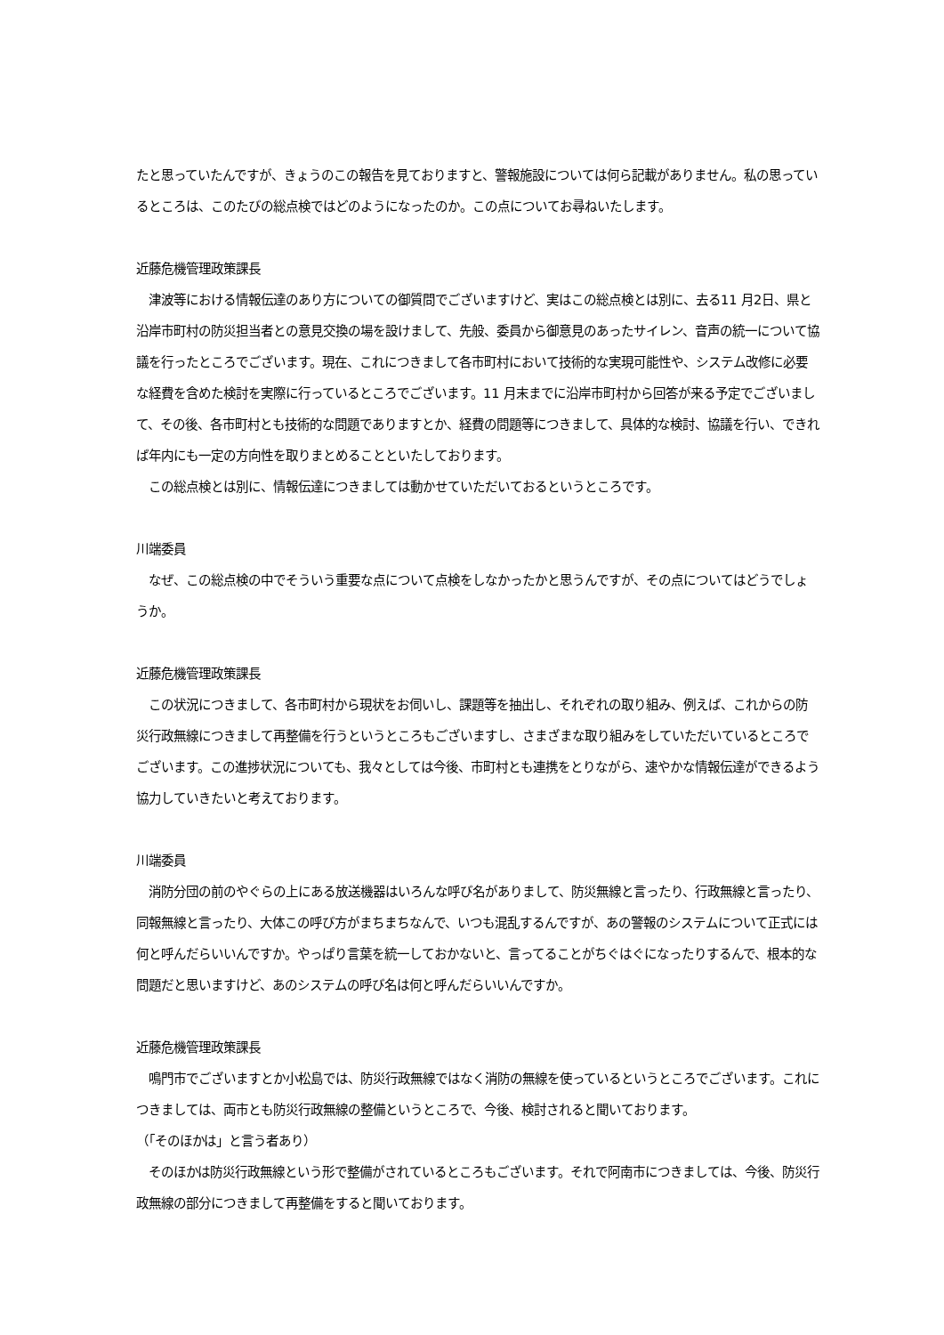たと思っていたんですが、きょうのこの報告を見ておりますと、警報施設については何ら記載がありません。私の思っているところは、このたびの総点検ではどのようになったのか。この点についてお尋ねいたします。
近藤危機管理政策課長
　津波等における情報伝達のあり方についての御質問でございますけど、実はこの総点検とは別に、去る11 月2日、県と沿岸市町村の防災担当者との意見交換の場を設けまして、先般、委員から御意見のあったサイレン、音声の統一について協議を行ったところでございます。現在、これにつきまして各市町村において技術的な実現可能性や、システム改修に必要な経費を含めた検討を実際に行っているところでございます。11 月末までに沿岸市町村から回答が来る予定でございまして、その後、各市町村とも技術的な問題でありますとか、経費の問題等につきまして、具体的な検討、協議を行い、できれば年内にも一定の方向性を取りまとめることといたしております。
　この総点検とは別に、情報伝達につきましては動かせていただいておるというところです。
川端委員
　なぜ、この総点検の中でそういう重要な点について点検をしなかったかと思うんですが、その点についてはどうでしょうか。
近藤危機管理政策課長
　この状況につきまして、各市町村から現状をお伺いし、課題等を抽出し、それぞれの取り組み、例えば、これからの防災行政無線につきまして再整備を行うというところもございますし、さまざまな取り組みをしていただいているところでございます。この進捗状況についても、我々としては今後、市町村とも連携をとりながら、速やかな情報伝達ができるよう協力していきたいと考えております。
川端委員
　消防分団の前のやぐらの上にある放送機器はいろんな呼び名がありまして、防災無線と言ったり、行政無線と言ったり、同報無線と言ったり、大体この呼び方がまちまちなんで、いつも混乱するんですが、あの警報のシステムについて正式には何と呼んだらいいんですか。やっぱり言葉を統一しておかないと、言ってることがちぐはぐになったりするんで、根本的な問題だと思いますけど、あのシステムの呼び名は何と呼んだらいいんですか。
近藤危機管理政策課長
　鳴門市でございますとか小松島では、防災行政無線ではなく消防の無線を使っているというところでございます。これにつきましては、両市とも防災行政無線の整備というところで、今後、検討されると聞いております。
（「そのほかは」と言う者あり）
　そのほかは防災行政無線という形で整備がされているところもございます。それで阿南市につきましては、今後、防災行政無線の部分につきまして再整備をすると聞いております。